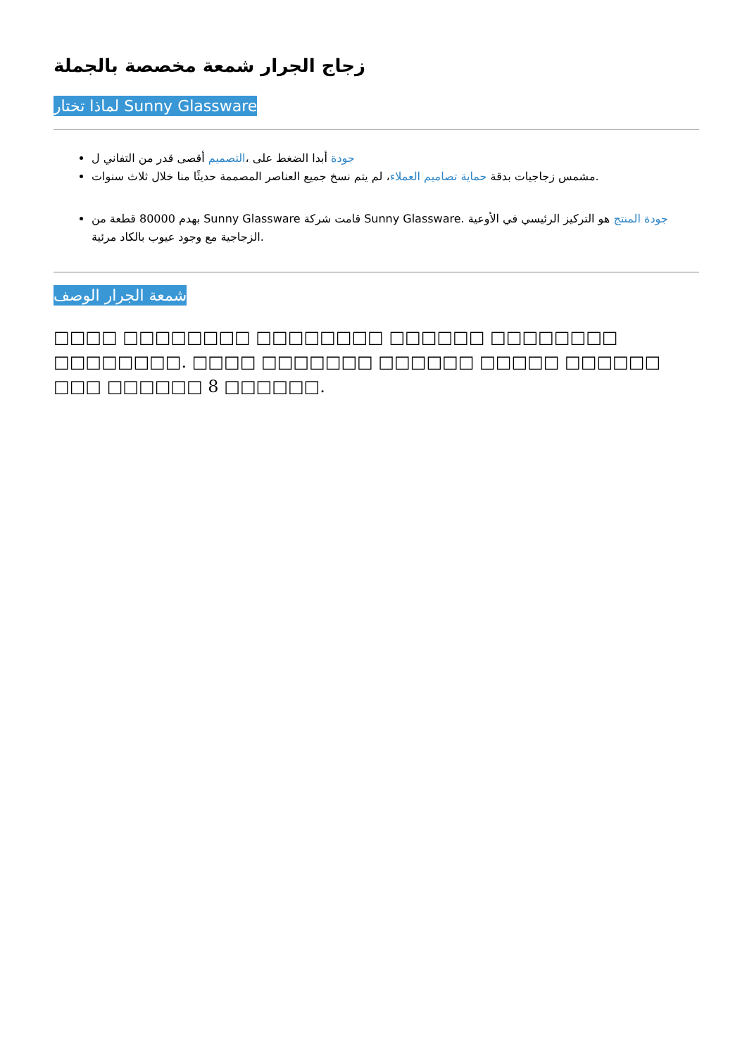زجاج الجرار شمعة مخصصة بالجملة
لماذا تختار Sunny Glassware
جودة أبدا الضغط على ،التصميم أقصى قدر من التفاني ل
مشمس زجاجيات بدقة حماية تصاميم العملاء، لم يتم نسخ جميع العناصر المصممة حديثًا منا خلال ثلاث سنوات.
بهدم 80000 قطعة من Sunny Glassware قامت شركة Sunny Glassware. جودة المنتج هو التركيز الرئيسي في الأوعية الزجاجية مع وجود عيوب بالكاد مرئية.
شمعة الجرار الوصف
□□□□ □□□□□□□□ □□□□□□□□ □□□□□□ □□□□□□□□ □□□□□□□□. □□□□ □□□□□□□ □□□□□□ □□□□□ □□□□□□ □□□ □□□□□□ 8 □□□□□□.